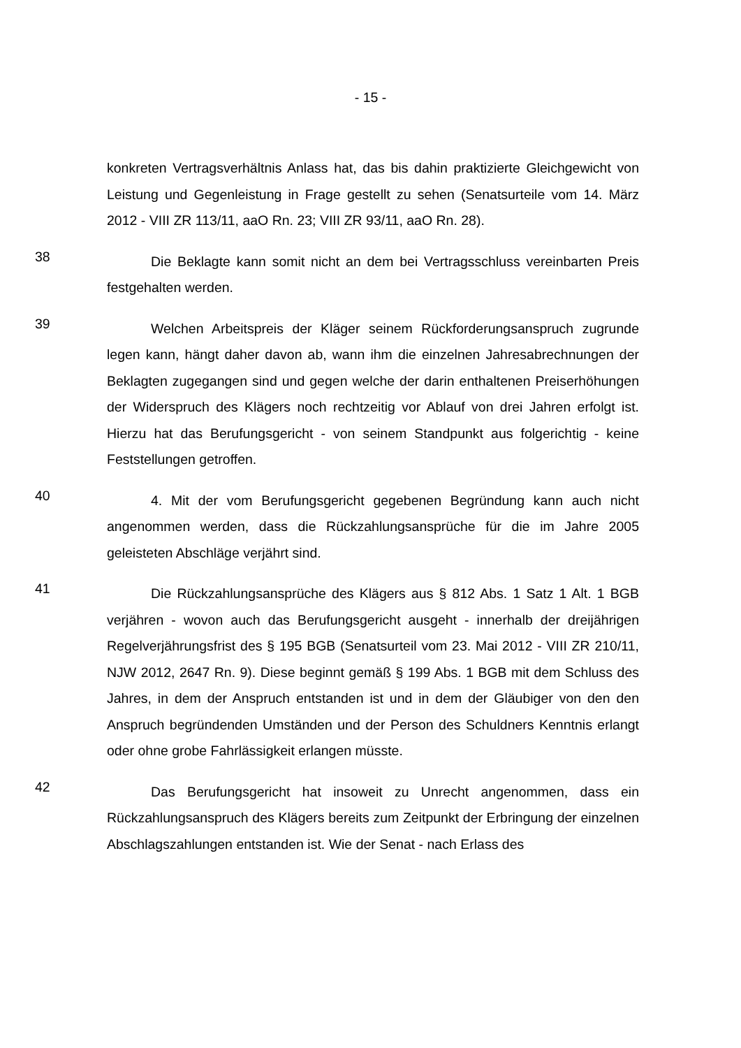- 15 -
konkreten Vertragsverhältnis Anlass hat, das bis dahin praktizierte Gleichgewicht von Leistung und Gegenleistung in Frage gestellt zu sehen (Senatsurteile vom 14. März 2012 - VIII ZR 113/11, aaO Rn. 23; VIII ZR 93/11, aaO Rn. 28).
38
Die Beklagte kann somit nicht an dem bei Vertragsschluss vereinbarten Preis festgehalten werden.
39
Welchen Arbeitspreis der Kläger seinem Rückforderungsanspruch zugrunde legen kann, hängt daher davon ab, wann ihm die einzelnen Jahresabrechnungen der Beklagten zugegangen sind und gegen welche der darin enthaltenen Preiserhöhungen der Widerspruch des Klägers noch rechtzeitig vor Ablauf von drei Jahren erfolgt ist. Hierzu hat das Berufungsgericht - von seinem Standpunkt aus folgerichtig - keine Feststellungen getroffen.
40
4. Mit der vom Berufungsgericht gegebenen Begründung kann auch nicht angenommen werden, dass die Rückzahlungsansprüche für die im Jahre 2005 geleisteten Abschläge verjährt sind.
41
Die Rückzahlungsansprüche des Klägers aus § 812 Abs. 1 Satz 1 Alt. 1 BGB verjähren - wovon auch das Berufungsgericht ausgeht - innerhalb der dreijährigen Regelverjährungsfrist des § 195 BGB (Senatsurteil vom 23. Mai 2012 - VIII ZR 210/11, NJW 2012, 2647 Rn. 9). Diese beginnt gemäß § 199 Abs. 1 BGB mit dem Schluss des Jahres, in dem der Anspruch entstanden ist und in dem der Gläubiger von den den Anspruch begründenden Umständen und der Person des Schuldners Kenntnis erlangt oder ohne grobe Fahrlässigkeit erlangen müsste.
42
Das Berufungsgericht hat insoweit zu Unrecht angenommen, dass ein Rückzahlungsanspruch des Klägers bereits zum Zeitpunkt der Erbringung der einzelnen Abschlagszahlungen entstanden ist. Wie der Senat - nach Erlass des